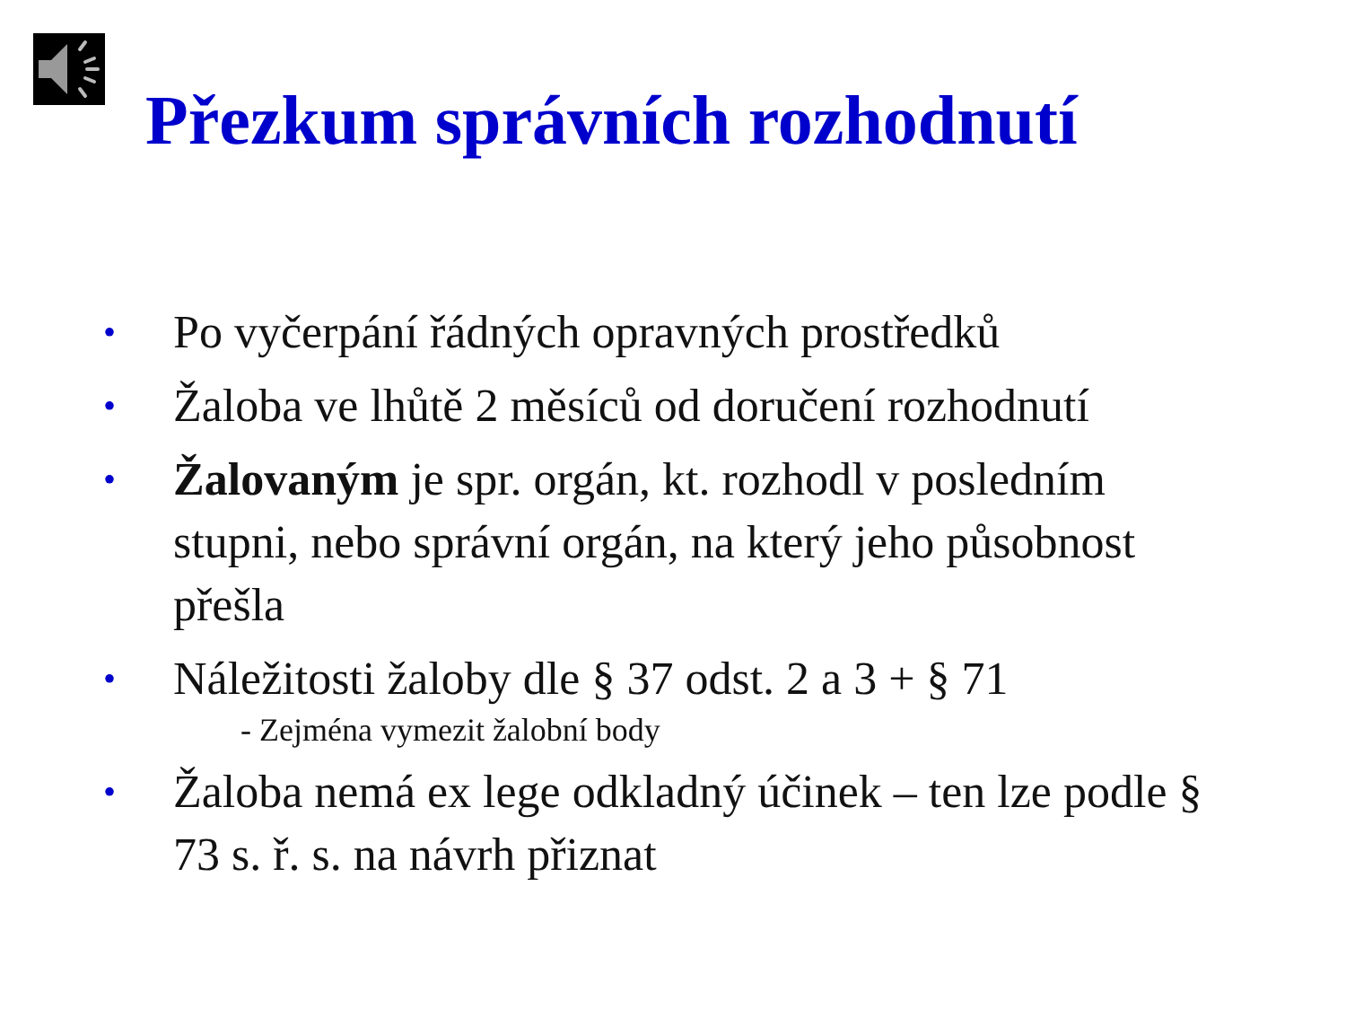Přezkum správních rozhodnutí
• Po vyčerpání řádných opravných prostředků
• Žaloba ve lhůtě 2 měsíců od doručení rozhodnutí
• Žalovaným je spr. orgán, kt. rozhodl v posledním stupni, nebo správní orgán, na který jeho působnost přešla
• Náležitosti žaloby dle § 37 odst. 2 a 3 + § 71
- Zejména vymezit žalobní body
• Žaloba nemá ex lege odkladný účinek – ten lze podle § 73 s. ř. s. na návrh přiznat